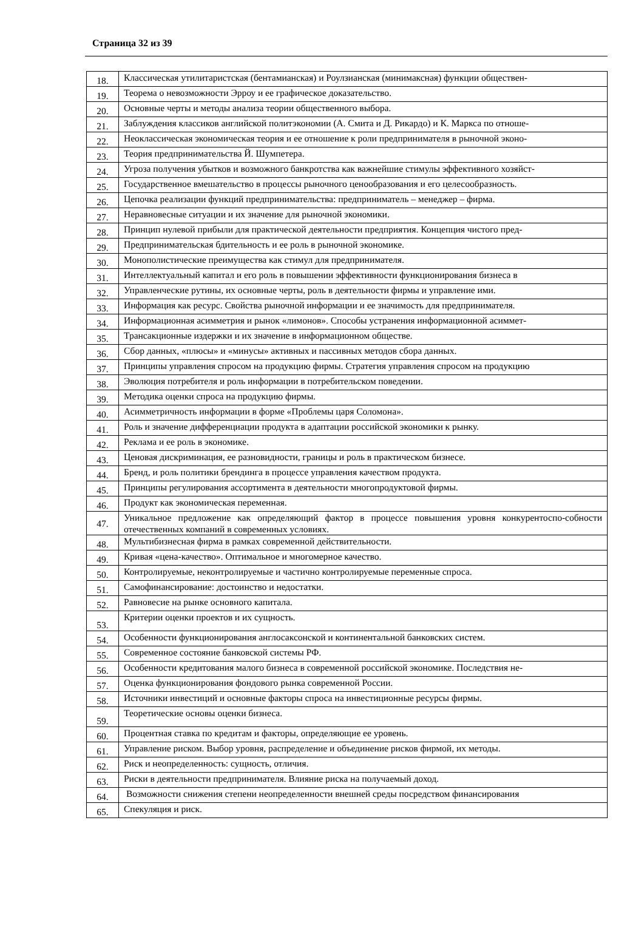Страница 32 из 39
| 18. | Классическая утилитаристская (бентамианская) и Роулзианская (минимаксная) функции обществен- |
| 19. | Теорема о невозможности Эрроу и ее графическое доказательство. |
| 20. | Основные черты и методы анализа теории общественного выбора. |
| 21. | Заблуждения классиков английской политэкономии (А. Смита и Д. Рикардо) и К. Маркса по отноше- |
| 22. | Неоклассическая экономическая теория и ее отношение к роли предпринимателя в рыночной эконо- |
| 23. | Теория предпринимательства Й. Шумпетера. |
| 24. | Угроза получения убытков и возможного банкротства как важнейшие стимулы эффективного хозяйст- |
| 25. | Государственное вмешательство в процессы рыночного ценообразования и его целесообразность. |
| 26. | Цепочка реализации функций предпринимательства: предприниматель – менеджер – фирма. |
| 27. | Неравновесные ситуации и их значение для рыночной экономики. |
| 28. | Принцип нулевой прибыли для практической деятельности предприятия. Концепция чистого пред- |
| 29. | Предпринимательская бдительность и ее роль в рыночной экономике. |
| 30. | Монополистические преимущества как стимул для предпринимателя. |
| 31. | Интеллектуальный капитал и его роль в повышении эффективности функционирования бизнеса в |
| 32. | Управленческие рутины, их основные черты, роль в деятельности фирмы и управление ими. |
| 33. | Информация как ресурс. Свойства рыночной информации и ее значимость для предпринимателя. |
| 34. | Информационная асимметрия и рынок «лимонов». Способы устранения информационной асиммет- |
| 35. | Трансакционные издержки и их значение в информационном обществе. |
| 36. | Сбор данных, «плюсы» и «минусы» активных и пассивных методов сбора данных. |
| 37. | Принципы управления спросом на продукцию фирмы. Стратегия управления спросом на продукцию |
| 38. | Эволюция потребителя и роль информации в потребительском поведении. |
| 39. | Методика оценки спроса на продукцию фирмы. |
| 40. | Асимметричность информации в форме «Проблемы царя Соломона». |
| 41. | Роль и значение дифференциации продукта в адаптации российской экономики к рынку. |
| 42. | Реклама и ее роль в экономике. |
| 43. | Ценовая дискриминация, ее разновидности, границы и роль в практическом бизнесе. |
| 44. | Бренд, и роль политики брендинга в процессе управления качеством продукта. |
| 45. | Принципы регулирования ассортимента в деятельности многопродуктовой фирмы. |
| 46. | Продукт как экономическая переменная. |
| 47. | Уникальное предложение как определяющий фактор в процессе повышения уровня конкурентоспо-собности отечественных компаний в современных условиях. |
| 48. | Мультибизнесная фирма в рамках современной действительности. |
| 49. | Кривая «цена-качество». Оптимальное и многомерное качество. |
| 50. | Контролируемые, неконтролируемые и частично контролируемые переменные спроса. |
| 51. | Самофинансирование: достоинство и недостатки. |
| 52. | Равновесие на рынке основного капитала. |
| 53. | Критерии оценки проектов и их сущность. |
| 54. | Особенности функционирования англосаксонской и континентальной банковских систем. |
| 55. | Современное состояние банковской системы РФ. |
| 56. | Особенности кредитования малого бизнеса в современной российской экономике. Последствия не- |
| 57. | Оценка функционирования фондового рынка современной России. |
| 58. | Источники инвестиций и основные факторы спроса на инвестиционные ресурсы фирмы. |
| 59. | Теоретические основы оценки бизнеса. |
| 60. | Процентная ставка по кредитам и факторы, определяющие ее уровень. |
| 61. | Управление риском. Выбор уровня, распределение и объединение рисков фирмой, их методы. |
| 62. | Риск и неопределенность: сущность, отличия. |
| 63. | Риски в деятельности предпринимателя. Влияние риска на получаемый доход. |
| 64. | Возможности снижения степени неопределенности внешней среды посредством финансирования |
| 65. | Спекуляция и риск. |